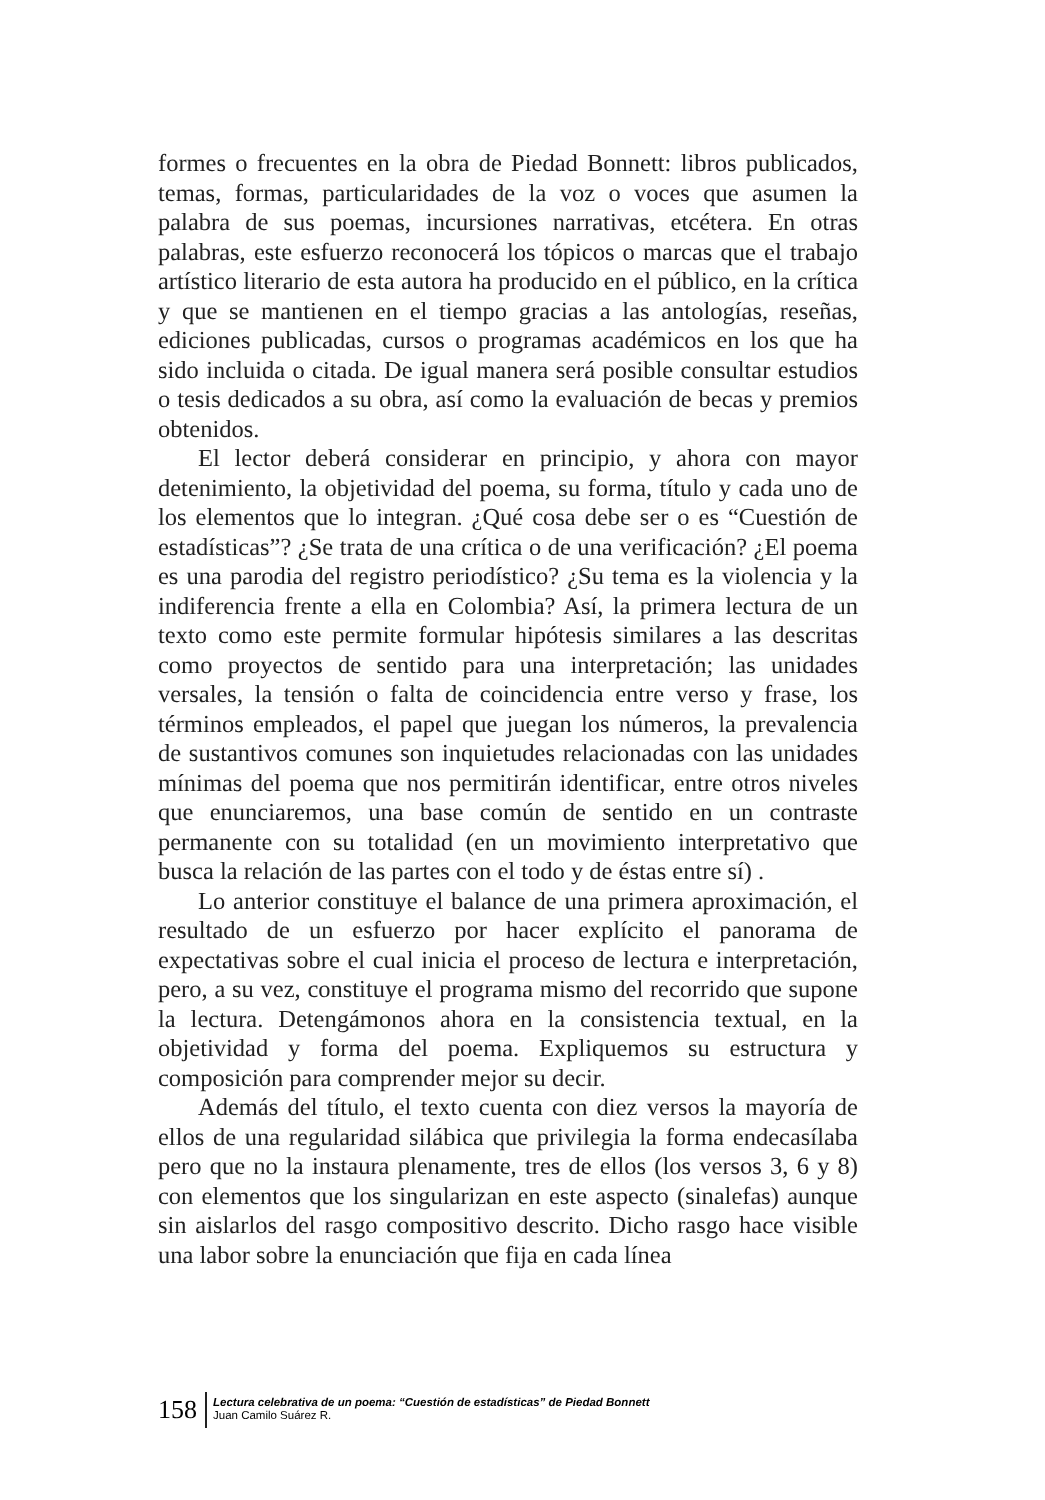formes o frecuentes en la obra de Piedad Bonnett: libros publicados, temas, formas, particularidades de la voz o voces que asumen la palabra de sus poemas, incursiones narrativas, etcétera. En otras palabras, este esfuerzo reconocerá los tópicos o marcas que el trabajo artístico literario de esta autora ha producido en el público, en la crítica y que se mantienen en el tiempo gracias a las antologías, reseñas, ediciones publicadas, cursos o programas académicos en los que ha sido incluida o citada. De igual manera será posible consultar estudios o tesis dedicados a su obra, así como la evaluación de becas y premios obtenidos.
El lector deberá considerar en principio, y ahora con mayor detenimiento, la objetividad del poema, su forma, título y cada uno de los elementos que lo integran. ¿Qué cosa debe ser o es “Cuestión de estadísticas”? ¿Se trata de una crítica o de una verificación? ¿El poema es una parodia del registro periodístico? ¿Su tema es la violencia y la indiferencia frente a ella en Colombia? Así, la primera lectura de un texto como este permite formular hipótesis similares a las descritas como proyectos de sentido para una interpretación; las unidades versales, la tensión o falta de coincidencia entre verso y frase, los términos empleados, el papel que juegan los números, la prevalencia de sustantivos comunes son inquietudes relacionadas con las unidades mínimas del poema que nos permitirán identificar, entre otros niveles que enunciaremos, una base común de sentido en un contraste permanente con su totalidad (en un movimiento interpretativo que busca la relación de las partes con el todo y de éstas entre sí) .
Lo anterior constituye el balance de una primera aproximación, el resultado de un esfuerzo por hacer explícito el panorama de expectativas sobre el cual inicia el proceso de lectura e interpretación, pero, a su vez, constituye el programa mismo del recorrido que supone la lectura. Detengámonos ahora en la consistencia textual, en la objetividad y forma del poema. Expliquemos su estructura y composición para comprender mejor su decir.
Además del título, el texto cuenta con diez versos la mayoría de ellos de una regularidad silábica que privilegia la forma endecasílaba pero que no la instaura plenamente, tres de ellos (los versos 3, 6 y 8) con elementos que los singularizan en este aspecto (sinalefas) aunque sin aislarlos del rasgo compositivo descrito. Dicho rasgo hace visible una labor sobre la enunciación que fija en cada línea
158
Lectura celebrativa de un poema: “Cuestión de estadísticas” de Piedad Bonnett
Juan Camilo Suárez R.